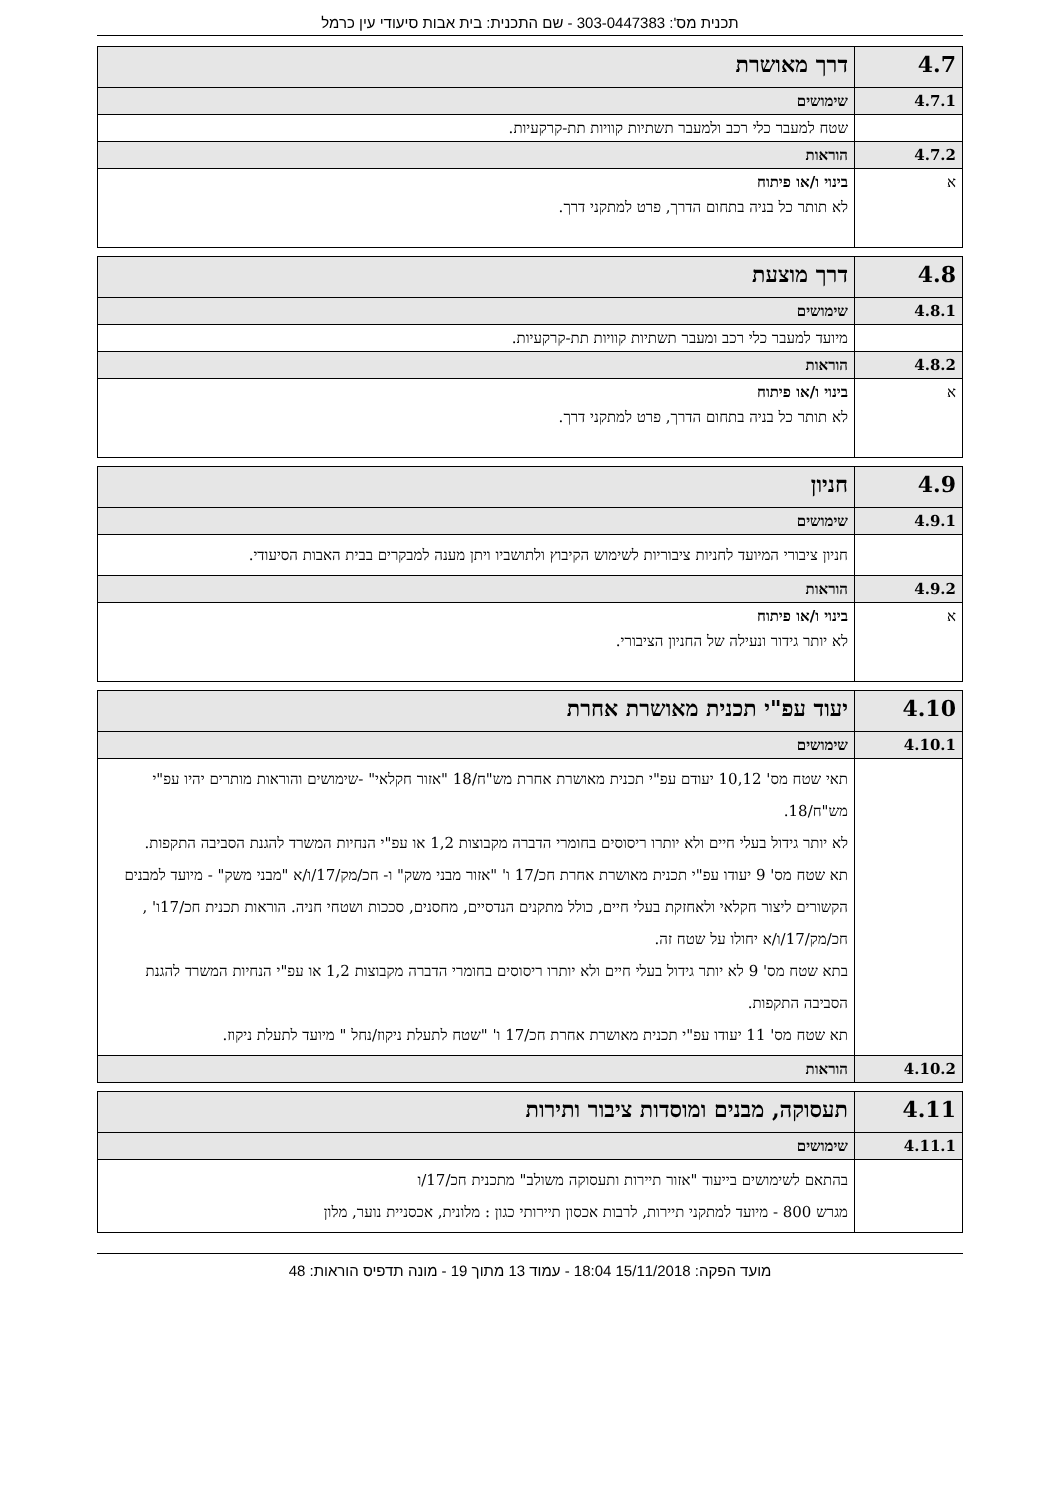תכנית מס': 303-0447383 - שם התכנית: בית אבות סיעודי עין כרמל
| 4.7 | דרך מאושרת |
| 4.7.1 | שימושים |
| | שטח למעבר כלי רכב ולמעבר תשתיות קוויות תת-קרקעיות. |
| 4.7.2 | הוראות |
| א | בינוי ו/או פיתוח לא תותר כל בניה בתחום הדרך, פרט למתקני דרך. |
| 4.8 | דרך מוצעת |
| 4.8.1 | שימושים |
| | מיועד למעבר כלי רכב ומעבר תשתיות קוויות תת-קרקעיות. |
| 4.8.2 | הוראות |
| א | בינוי ו/או פיתוח לא תותר כל בניה בתחום הדרך, פרט למתקני דרך. |
| 4.9 | חניון |
| 4.9.1 | שימושים |
| | חניון ציבורי המיועד לחניות ציבוריות לשימוש הקיבוץ ולתושביו ויתן מענה למבקרים בבית האבות הסיעודי. |
| 4.9.2 | הוראות |
| א | בינוי ו/או פיתוח לא יותר גידור ונעילה של החניון הציבורי. |
| 4.10 | יעוד עפ"י תכנית מאושרת אחרת |
| 4.10.1 | שימושים |
| | תאי שטח מס' 10,12 יעודם עפ"י תכנית מאושרת אחרת מש"ח/18 "אזור חקלאי" -שימושים והוראות מותרים יהיו עפ"י מש"ח/18. לא יותר גידול בעלי חיים ולא יותרו ריסוסים בחומרי הדברה מקבוצות 1,2 או עפ"י הנחיות המשרד להגנת הסביבה התקפות. תא שטח מס' 9 יעודו עפ"י תכנית מאושרת אחרת חכ/17 ו' "אזור מבני משק" ו- חכ/מק/17/ו/א "מבני משק" - מיועד למבנים הקשורים ליצור חקלאי ולאחזקת בעלי חיים, כולל מתקנים הנדסיים, מחסנים, סככות ושטחי חניה. הוראות תכנית חכ/17ו' , חכ/מק/17/ו/א יחולו על שטח זה. בתא שטח מס' 9 לא יותר גידול בעלי חיים ולא יותרו ריסוסים בחומרי הדברה מקבוצות 1,2 או עפ"י הנחיות המשרד להגנת הסביבה התקפות. תא שטח מס' 11 יעודו עפ"י תכנית מאושרת אחרת חכ/17 ו' "שטח לתעלת ניקוז/נחל " מיועד לתעלת ניקוז. |
| 4.10.2 | הוראות |
| 4.11 | תעסוקה, מבנים ומוסדות ציבור ותירות |
| 4.11.1 | שימושים |
| | בהתאם לשימושים בייעוד "אזור תיירות ותעסוקה משולב" מתכנית חכ/17/ו מגרש 800 - מיועד למתקני תיירות, לרבות אכסון תיירותי כגון : מלונית, אכסניית נוער, מלון |
מועד הפקה: 15/11/2018 18:04 - עמוד 13 מתוך 19 - מונה תדפיס הוראות: 48